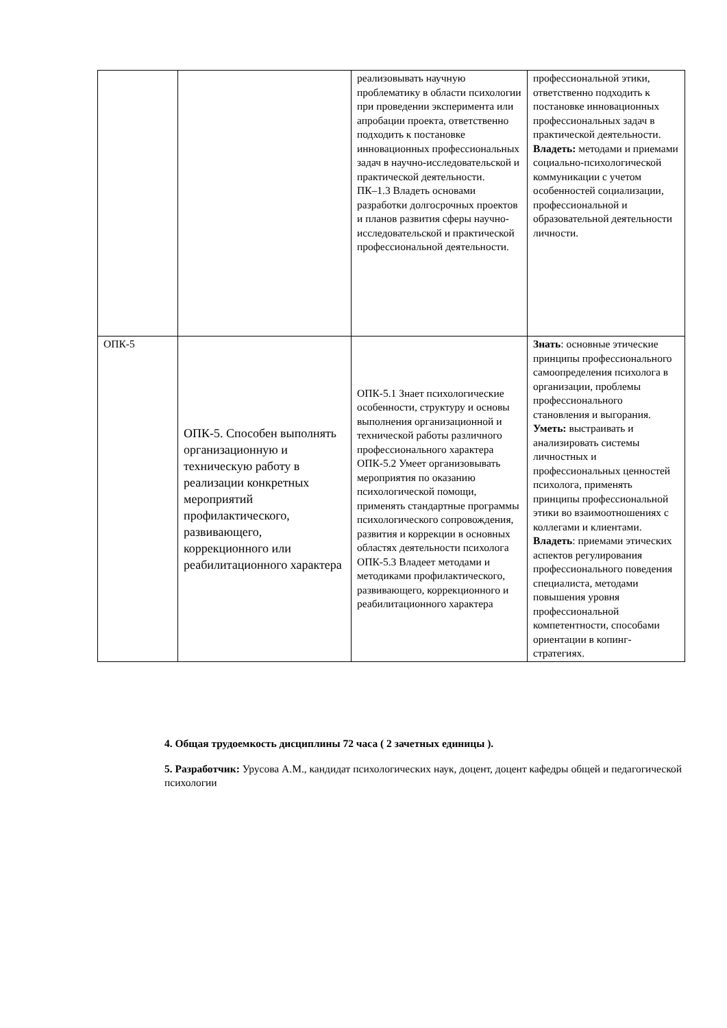| | | реализовывать научную проблематику в области психологии при проведении эксперимента или апробации проекта, ответственно подходить к постановке инновационных профессиональных задач в научно-исследовательской и практической деятельности. ПК–1.3 Владеть основами разработки долгосрочных проектов и планов развития сферы научно-исследовательской и практической профессиональной деятельности. | профессиональной этики, ответственно подходить к постановке инновационных профессиональных задач в практической деятельности. Владеть: методами и приемами социально-психологической коммуникации с учетом особенностей социализации, профессиональной и образовательной деятельности личности. |
| ОПК-5 | ОПК-5. Способен выполнять организационную и техническую работу в реализации конкретных мероприятий профилактического, развивающего, коррекционного или реабилитационного характера | ОПК-5.1 Знает психологические особенности, структуру и основы выполнения организационной и технической работы различного профессионального характера ОПК-5.2 Умеет организовывать мероприятия по оказанию психологической помощи, применять стандартные программы психологического сопровождения, развития и коррекции в основных областях деятельности психолога ОПК-5.3 Владеет методами и методиками профилактического, развивающего, коррекционного и реабилитационного характера | Знать : основные этические принципы профессионального самоопределения психолога в организации, проблемы профессионального становления и выгорания. Уметь: выстраивать и анализировать системы личностных и профессиональных ценностей психолога, применять принципы профессиональной этики во взаимоотношениях с коллегами и клиентами. Владеть : приемами этических аспектов регулирования профессионального поведения специалиста, методами повышения уровня профессиональной компетентности, способами ориентации в копинг-стратегиях. |
4. Общая трудоемкость дисциплины 72 часа ( 2 зачетных единицы ).
5. Разработчик: Урусова А.М., кандидат психологических наук, доцент, доцент кафедры общей и педагогической психологии